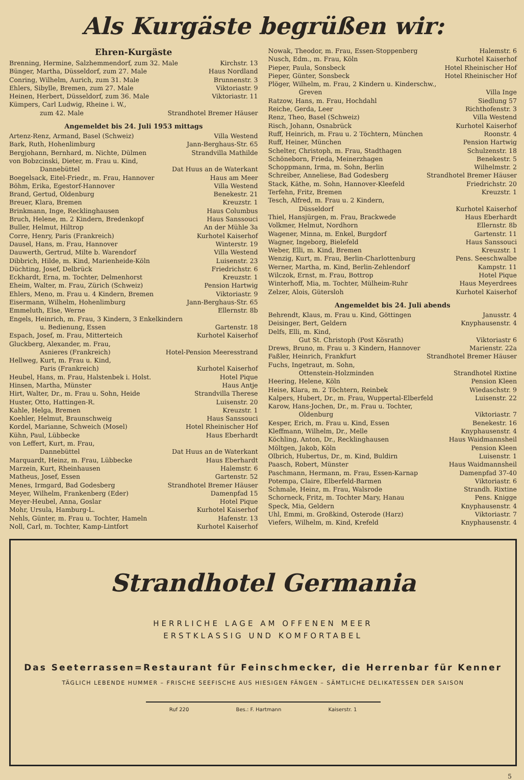Als Kurgäste begrüßen wir:
Ehren-Kurgäste
Brenning, Hermine, Salzhemmendorf, zum 32. Male Kirchstr. 13
Bünger, Martha, Düsseldorf, zum 27. Male Haus Nordland
Conring, Wilhelm, Aurich, zum 31. Male Brunnenstr. 3
Ehlers, Sibylle, Bremen, zum 27. Male Viktoriastr. 9
Heinen, Herbert, Düsseldorf, zum 36. Male Viktoriastr. 11
Kümpers, Carl Ludwig, Rheine i. W.,
zum 42. Male Strandhotel Bremer Häuser
Angemeldet bis 24. Juli 1953 mittags
Artenz-Renz, Armand, Basel (Schweiz) Villa Westend
Bark, Ruth, Hohenlimburg Jann-Berghaus-Str. 65
Bergjohann, Bernhard, m. Nichte, Dülmen Strandvilla Mathilde
von Bobzcinski, Dieter, m. Frau u. Kind,
Dannebüttel Dat Huus an de Waterkant
Boegelsack, Eitel-Friedr., m. Frau, Hannover Haus am Meer
Böhm, Erika, Egestorf-Hannover Villa Westend
Brand, Gertud, Oldenburg Benekestr. 21
Breuer, Klara, Bremen Kreuzstr. 1
Brinkmann, Inge, Recklinghausen Haus Columbus
Bruch, Helene, m. 2 Kindern, Bredenkopf Haus Sanssouci
Buller, Helmut, Hiltrop An der Mühle 3a
Corre, Henry, Paris (Frankreich) Kurhotel Kaiserhof
Dausel, Hans, m. Frau, Hannover Winterstr. 19
Dauwerth, Gertrud, Milte b. Warendorf Villa Westend
Dibbrich, Hilde, m. Kind, Marienheide-Köln Luisenstr. 23
Düchting, Josef, Delbrück Friedrichstr. 6
Eckhardt, Erna, m. Tochter, Delmenhorst Kreuzstr. 1
Eheim, Walter, m. Frau, Zürich (Schweiz) Pension Hartwig
Ehlers, Meno, m. Frau u. 4 Kindern, Bremen Viktoriastr. 9
Eisermann, Wilhelm, Hohenlimburg Jann-Berghaus-Str. 65
Emmeluth, Else, Werne Ellernstr. 8b
Engels, Heinrich, m. Frau, 3 Kindern, 3 Enkelkindern
u. Bedienung, Essen Gartenstr. 18
Espach, Josef, m. Frau, Mitterteich Kurhotel Kaiserhof
Gluckberg, Alexander, m. Frau,
Asnieres (Frankreich) Hotel-Pension Meeresstrand
Hellweg, Kurt, m. Frau u. Kind,
Paris (Frankreich) Kurhotel Kaiserhof
Heubel, Hans, m. Frau, Halstenbek i. Holst. Hotel Pique
Hinsen, Martha, Münster Haus Antje
Hirt, Walter, Dr., m. Frau u. Sohn, Heide Strandvilla Therese
Huster, Otto, Hattingen-R. Luisenstr. 20
Kahle, Helga, Bremen Kreuzstr. 1
Koehler, Helmut, Braunschweig Haus Sanssouci
Kordel, Marianne, Schweich (Mosel) Hotel Rheinischer Hof
Kühn, Paul, Lübbecke Haus Eberhardt
von Leffert, Kurt, m. Frau,
Dannebüttel Dat Huus an de Waterkant
Marquardt, Heinz, m. Frau, Lübbecke Haus Eberhardt
Marzein, Kurt, Rheinhausen Halemstr. 6
Matheus, Josef, Essen Gartenstr. 52
Menes, Irmgard, Bad Godesberg Strandhotel Bremer Häuser
Meyer, Wilhelm, Frankenberg (Eder) Damenpfad 15
Meyer-Heubel, Anna, Goslar Hotel Pique
Mohr, Ursula, Hamburg-L. Kurhotel Kaiserhof
Nehls, Günter, m. Frau u. Tochter, Hameln Hafenstr. 13
Noll, Carl, m. Tochter, Kamp-Lintfort Kurhotel Kaiserhof
Nowak, Theodor, m. Frau, Essen-Stoppenberg Halemstr. 6
Nusch, Edm., m. Frau, Köln Kurhotel Kaiserhof
Pieper, Paula, Sonsbeck Hotel Rheinischer Hof
Pieper, Günter, Sonsbeck Hotel Rheinischer Hof
Plöger, Wilhelm, m. Frau, 2 Kindern u. Kinderschw.,
Greven Villa Inge
Ratzow, Hans, m. Frau, Hochdahl Siedlung 57
Reiche, Gerda, Leer Richthofenstr. 3
Renz, Theo, Basel (Schweiz) Villa Westend
Risch, Johann, Osnabrück Kurhotel Kaiserhof
Ruff, Heinrich, m. Frau u. 2 Töchtern, München Roonstr. 4
Ruff, Heiner, München Pension Hartwig
Schelter, Christoph, m. Frau, Stadthagen Schulzenstr. 18
Schöneborn, Frieda, Meinerzhagen Benekestr. 5
Schoppmann, Irma, m. Sohn, Berlin Wilhelmstr. 2
Schreiber, Anneliese, Bad Godesberg Strandhotel Bremer Häuser
Stack, Käthe, m. Sohn, Hannover-Kleefeld Friedrichstr. 20
Terfehn, Fritz, Bremen Kreuzstr. 1
Tesch, Alfred, m. Frau u. 2 Kindern,
Düsseldorf Kurhotel Kaiserhof
Thiel, Hansjürgen, m. Frau, Brackwede Haus Eberhardt
Volkmer, Helmut, Nordhorn Ellernstr. 8b
Wagener, Minna, m. Enkel, Burgdorf Gartenstr. 11
Wagner, Ingeborg, Bielefeld Haus Sanssouci
Weber, Elli, m. Kind, Bremen Kreuzstr. 1
Wenzig, Kurt, m. Frau, Berlin-Charlottenburg Pens. Seeschwalbe
Werner, Martha, m. Kind, Berlin-Zehlendorf Kampstr. 11
Wilczok, Ernst, m. Frau, Bottrop Hotel Pique
Winterhoff, Mia, m. Tochter, Mülheim-Ruhr Haus Meyerdrees
Zelzer, Alois, Gütersloh Kurhotel Kaiserhof
Angemeldet bis 24. Juli abends
Behrendt, Klaus, m. Frau u. Kind, Göttingen Janusstr. 4
Deisinger, Bert, Geldern Knyphausenstr. 4
Delfs, Elli, m. Kind,
Gut St. Christoph (Post Kösrath) Viktoriastr 6
Drews, Bruno, m. Frau u. 3 Kindern, Hannover Marienstr. 22a
Faßler, Heinrich, Frankfurt Strandhotel Bremer Häuser
Fuchs, Ingetraut, m. Sohn,
Ottenstein-Holzminden Strandhotel Rixtine
Heering, Helene, Köln Pension Kleen
Heise, Klara, m. 2 Töchtern, Reinbek Wiedaschstr. 9
Kalpers, Hubert, Dr., m. Frau, Wuppertal-Elberfeld Luisenstr. 22
Karow, Hans-Jochen, Dr., m. Frau u. Tochter,
Oldenburg Viktoriastr. 7
Kesper, Erich, m. Frau u. Kind, Essen Benekestr. 16
Kleffmann, Wilhelm, Dr., Melle Knyphausenstr. 4
Köchling, Anton, Dr., Recklinghausen Haus Waidmannsheil
Möltgen, Jakob, Köln Pension Kleen
Olbrich, Hubertus, Dr., m. Kind, Buldirn Luisenstr. 1
Paasch, Robert, Münster Haus Waidmannsheil
Paschmann, Hermann, m. Frau, Essen-Karnap Damenpfad 37-40
Potempa, Claire, Elberfeld-Barmen Viktoriastr. 6
Schmale, Heinz, m. Frau, Walsrode Strandh. Rixtine
Schorneck, Fritz, m. Tochter Mary, Hanau Pens. Knigge
Speck, Mia, Geldern Knyphausenstr. 4
Uhl, Emmi, m. Großkind, Osterode (Harz) Viktoriastr. 7
Viefers, Wilhelm, m. Kind, Krefeld Knyphausenstr. 4
Strandhotel Germania
HERRLICHE LAGE AM OFFENEN MEER
ERSTKLASSIG UND KOMFORTABEL
Das Seeterrassen=Restaurant für Feinschmecker, die Herrenbar für Kenner
TÄGLICH LEBENDE HUMMER – FRISCHE SEEFISCHE AUS HIESIGEN FÄNGEN – SÄMTLICHE DELIKATESSEN DER SAISON
Ruf 220 Bes.: F. Hartmann Kaiserstr. 1
5